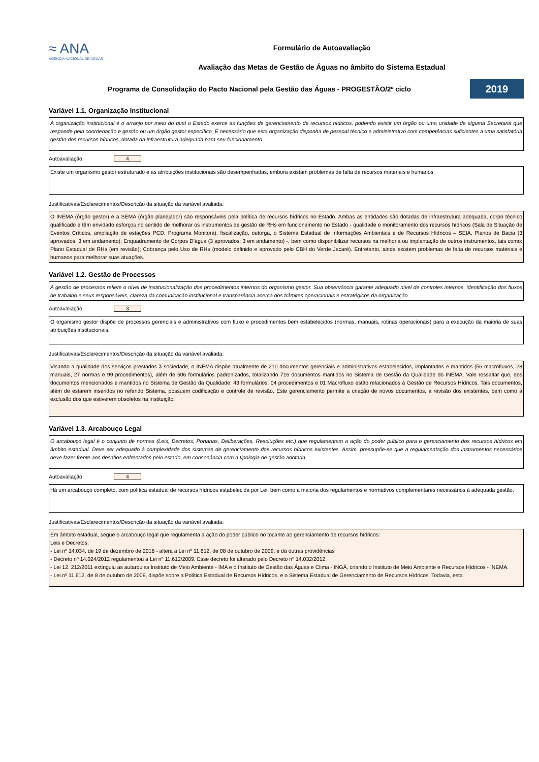≈ ANA
AGÊNCIA NACIONAL DE ÁGUAS
Formulário de Autoavaliação
Avaliação das Metas de Gestão de Águas no âmbito do Sistema Estadual
Programa de Consolidação do Pacto Nacional pela Gestão das Águas - PROGESTÃO/2º ciclo
2019
Variável 1.1. Organização Institucional
A organização institucional é o arranjo por meio do qual o Estado exerce as funções de gerenciamento de recursos hídricos, podendo existir um órgão ou uma unidade de alguma Secretaria que responde pela coordenação e gestão ou um órgão gestor específico. É necessário que esta organização disponha de pessoal técnico e administrativo com competências suficientes a uma satisfatória gestão dos recursos hídricos, dotada da infraestrutura adequada para seu funcionamento.
Autoavaliação: 4
Existe um organismo gestor estruturado e as atribuições institucionais são desempenhadas, embora existam problemas de falta de recursos materiais e humanos.
Justificativas/Esclarecimentos/Descrição da situação da variável avaliada:
O INEMA (órgão gestor) e a SEMA (órgão planejador) são responsáveis pela política de recursos hídricos no Estado. Ambas as entidades são dotadas de infraestrutura adequada, corpo técnico qualificado e têm envidado esforços no sentido de melhorar os instrumentos de gestão de RHs em funcionamento no Estado - qualidade e monitoramento dos recursos hídricos (Sala de Situação de Eventos Críticos, ampliação de estações PCD, Programa Monitora), fiscalização, outorga, o Sistema Estadual de Informações Ambientais e de Recursos Hídricos – SEIA, Planos de Bacia (3 aprovados; 3 em andamento); Enquadramento de Corpos D’água (3 aprovados; 3 em andamento) -, bem como disponibilizar recursos na melhoria ou implantação de outros instrumentos, tais como: Plano Estadual de RHs (em revisão); Cobrança pelo Uso de RHs (modelo definido e aprovado pelo CBH do Verde Jacaré). Entretanto, ainda existem problemas de falta de recursos materiais e humanos para melhorar suas atuações.
Variável 1.2. Gestão de Processos
A gestão de processos reflete o nível de institucionalização dos procedimentos internos do organismo gestor. Sua observância garante adequado nível de controles internos, identificação dos fluxos de trabalho e seus responsáveis, clareza da comunicação institucional e transparência acerca dos trâmites operacionais e estratégicos da organização.
Autoavaliação: 3
O organismo gestor dispõe de processos gerenciais e administrativos com fluxo e procedimentos bem estabelecidos (normas, manuais, rotinas operacionais) para a execução da maioria de suas atribuições institucionais.
Justificativas/Esclarecimentos/Descrição da situação da variável avaliada:
Visando a qualidade dos serviços prestados à sociedade, o INEMA dispõe atualmente de 210 documentos gerenciais e administrativos estabelecidos, implantados e mantidos (56 macrofluxos, 28 manuais, 27 normas e 99 procedimentos), além de 506 formulários padronizados, totalizando 716 documentos mantidos no Sistema de Gestão da Qualidade do INEMA. Vale ressaltar que, dos documentos mencionados e mantidos no Sistema de Gestão da Qualidade, 43 formulários, 04 procedimentos e 01 Macrofluxo estão relacionados à Gestão de Recursos Hídricos. Tais documentos, além de estarem inseridos no referido Sistema, possuem codificação e controle de revisão. Este gerenciamento permite a criação de novos documentos, a revisão dos existentes, bem como a exclusão dos que estiverem obsoletos na instituição.
Variável 1.3. Arcabouço Legal
O arcabouço legal é o conjunto de normas (Leis, Decretos, Portarias, Deliberações, Resoluções etc.) que regulamentam a ação do poder público para o gerenciamento dos recursos hídricos em âmbito estadual. Deve ser adequado à complexidade dos sistemas de gerenciamento dos recursos hídricos existentes. Assim, pressupõe-se que a regulamentação dos instrumentos necessários deve fazer frente aos desafios enfrentados pelo estado, em consonância com a tipologia de gestão adotada.
Autoavaliação: 4
Há um arcabouço completo, com política estadual de recursos hídricos estabelecida por Lei, bem como a maioria dos regulamentos e normativos complementares necessários à adequada gestão.
Justificativas/Esclarecimentos/Descrição da situação da variável avaliada:
Em âmbito estadual, segue o arcabouço legal que regulamenta a ação do poder público no tocante ao gerenciamento de recursos hídricos:
Leis e Decretos:
- Lei nº 14.034, de 19 de dezembro de 2018 - altera a Lei nº 11.612, de 08 de outubro de 2009, e dá outras providências
- Decreto nº 14.024/2012 regulamentou a Lei nº 11.612/2009. Esse decreto foi alterado pelo Decreto nº 14.032/2012.
- Lei 12. 212/2011 extinguiu as autarquias Instituto de Meio Ambiente - IMA e o Instituto de Gestão das Águas e Clima - INGÁ, criando o Instituto de Meio Ambiente e Recursos Hídricos - INEMA.
- Lei nº 11.612, de 8 de outubro de 2009, dispõe sobre a Política Estadual de Recursos Hídricos, e o Sistema Estadual de Gerenciamento de Recursos Hídricos. Todavia, esta